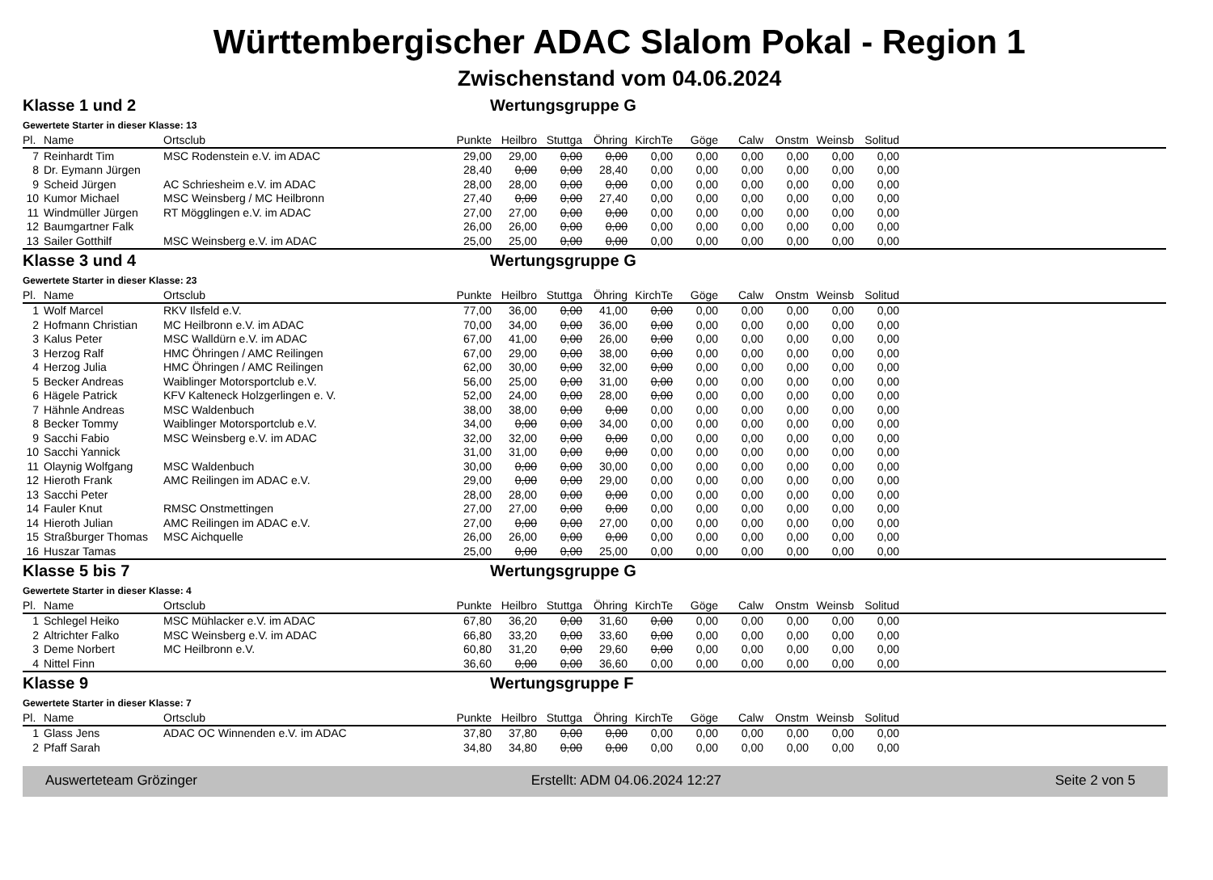Württembergischer ADAC Slalom Pokal - Region 1
Zwischenstand vom 04.06.2024
Klasse 1 und 2 Wertungsgruppe G
Gewertete Starter in dieser Klasse: 13
| Pl. | Name | Ortsclub | Punkte | Heilbro | Stuttga | Öhring | KirchTe | Göge | Calw | Onstm | Weinsb | Solitud | |
| --- | --- | --- | --- | --- | --- | --- | --- | --- | --- | --- | --- | --- | --- |
| 7 | Reinhardt Tim | MSC Rodenstein e.V. im ADAC | 29,00 | 29,00 | 0,00 | 0,00 | 0,00 | 0,00 | 0,00 | 0,00 | 0,00 | 0,00 | |
| 8 | Dr. Eymann Jürgen | | 28,40 | 0,00 | 0,00 | 28,40 | 0,00 | 0,00 | 0,00 | 0,00 | 0,00 | 0,00 | |
| 9 | Scheid Jürgen | AC Schriesheim e.V. im ADAC | 28,00 | 28,00 | 0,00 | 0,00 | 0,00 | 0,00 | 0,00 | 0,00 | 0,00 | 0,00 | |
| 10 | Kumor Michael | MSC Weinsberg / MC Heilbronn | 27,40 | 0,00 | 0,00 | 27,40 | 0,00 | 0,00 | 0,00 | 0,00 | 0,00 | 0,00 | |
| 11 | Windmüller Jürgen | RT Mögglingen e.V. im ADAC | 27,00 | 27,00 | 0,00 | 0,00 | 0,00 | 0,00 | 0,00 | 0,00 | 0,00 | 0,00 | |
| 12 | Baumgartner Falk | | 26,00 | 26,00 | 0,00 | 0,00 | 0,00 | 0,00 | 0,00 | 0,00 | 0,00 | 0,00 | |
| 13 | Sailer Gotthilf | MSC Weinsberg e.V. im ADAC | 25,00 | 25,00 | 0,00 | 0,00 | 0,00 | 0,00 | 0,00 | 0,00 | 0,00 | 0,00 | |
Klasse 3 und 4 Wertungsgruppe G
Gewertete Starter in dieser Klasse: 23
| Pl. | Name | Ortsclub | Punkte | Heilbro | Stuttga | Öhring | KirchTe | Göge | Calw | Onstm | Weinsb | Solitud | |
| --- | --- | --- | --- | --- | --- | --- | --- | --- | --- | --- | --- | --- | --- |
| 1 | Wolf Marcel | RKV Ilsfeld e.V. | 77,00 | 36,00 | 0,00 | 41,00 | 0,00 | 0,00 | 0,00 | 0,00 | 0,00 | 0,00 | |
| 2 | Hofmann Christian | MC Heilbronn e.V. im ADAC | 70,00 | 34,00 | 0,00 | 36,00 | 0,00 | 0,00 | 0,00 | 0,00 | 0,00 | 0,00 | |
| 3 | Kalus Peter | MSC Walldürn e.V. im ADAC | 67,00 | 41,00 | 0,00 | 26,00 | 0,00 | 0,00 | 0,00 | 0,00 | 0,00 | 0,00 | |
| 3 | Herzog Ralf | HMC Öhringen / AMC Reilingen | 67,00 | 29,00 | 0,00 | 38,00 | 0,00 | 0,00 | 0,00 | 0,00 | 0,00 | 0,00 | |
| 4 | Herzog Julia | HMC Öhringen / AMC Reilingen | 62,00 | 30,00 | 0,00 | 32,00 | 0,00 | 0,00 | 0,00 | 0,00 | 0,00 | 0,00 | |
| 5 | Becker Andreas | Waiblinger Motorsportclub e.V. | 56,00 | 25,00 | 0,00 | 31,00 | 0,00 | 0,00 | 0,00 | 0,00 | 0,00 | 0,00 | |
| 6 | Hägele Patrick | KFV Kalteneck Holzgerlingen e. V. | 52,00 | 24,00 | 0,00 | 28,00 | 0,00 | 0,00 | 0,00 | 0,00 | 0,00 | 0,00 | |
| 7 | Hähnle Andreas | MSC Waldenbuch | 38,00 | 38,00 | 0,00 | 0,00 | 0,00 | 0,00 | 0,00 | 0,00 | 0,00 | 0,00 | |
| 8 | Becker Tommy | Waiblinger Motorsportclub e.V. | 34,00 | 0,00 | 0,00 | 34,00 | 0,00 | 0,00 | 0,00 | 0,00 | 0,00 | 0,00 | |
| 9 | Sacchi Fabio | MSC Weinsberg e.V. im ADAC | 32,00 | 32,00 | 0,00 | 0,00 | 0,00 | 0,00 | 0,00 | 0,00 | 0,00 | 0,00 | |
| 10 | Sacchi Yannick | | 31,00 | 31,00 | 0,00 | 0,00 | 0,00 | 0,00 | 0,00 | 0,00 | 0,00 | 0,00 | |
| 11 | Olaynig Wolfgang | MSC Waldenbuch | 30,00 | 0,00 | 0,00 | 30,00 | 0,00 | 0,00 | 0,00 | 0,00 | 0,00 | 0,00 | |
| 12 | Hieroth Frank | AMC Reilingen im ADAC e.V. | 29,00 | 0,00 | 0,00 | 29,00 | 0,00 | 0,00 | 0,00 | 0,00 | 0,00 | 0,00 | |
| 13 | Sacchi Peter | | 28,00 | 28,00 | 0,00 | 0,00 | 0,00 | 0,00 | 0,00 | 0,00 | 0,00 | 0,00 | |
| 14 | Fauler Knut | RMSC Onstmettingen | 27,00 | 27,00 | 0,00 | 0,00 | 0,00 | 0,00 | 0,00 | 0,00 | 0,00 | 0,00 | |
| 14 | Hieroth Julian | AMC Reilingen im ADAC e.V. | 27,00 | 0,00 | 0,00 | 27,00 | 0,00 | 0,00 | 0,00 | 0,00 | 0,00 | 0,00 | |
| 15 | Straßburger Thomas | MSC Aichquelle | 26,00 | 26,00 | 0,00 | 0,00 | 0,00 | 0,00 | 0,00 | 0,00 | 0,00 | 0,00 | |
| 16 | Huszar Tamas | | 25,00 | 0,00 | 0,00 | 25,00 | 0,00 | 0,00 | 0,00 | 0,00 | 0,00 | 0,00 | |
Klasse 5 bis 7 Wertungsgruppe G
Gewertete Starter in dieser Klasse: 4
| Pl. | Name | Ortsclub | Punkte | Heilbro | Stuttga | Öhring | KirchTe | Göge | Calw | Onstm | Weinsb | Solitud | |
| --- | --- | --- | --- | --- | --- | --- | --- | --- | --- | --- | --- | --- | --- |
| 1 | Schlegel Heiko | MSC Mühlacker e.V. im ADAC | 67,80 | 36,20 | 0,00 | 31,60 | 0,00 | 0,00 | 0,00 | 0,00 | 0,00 | 0,00 | |
| 2 | Altrichter Falko | MSC Weinsberg e.V. im ADAC | 66,80 | 33,20 | 0,00 | 33,60 | 0,00 | 0,00 | 0,00 | 0,00 | 0,00 | 0,00 | |
| 3 | Deme Norbert | MC Heilbronn e.V. | 60,80 | 31,20 | 0,00 | 29,60 | 0,00 | 0,00 | 0,00 | 0,00 | 0,00 | 0,00 | |
| 4 | Nittel Finn | | 36,60 | 0,00 | 0,00 | 36,60 | 0,00 | 0,00 | 0,00 | 0,00 | 0,00 | 0,00 | |
Klasse 9 Wertungsgruppe F
Gewertete Starter in dieser Klasse: 7
| Pl. | Name | Ortsclub | Punkte | Heilbro | Stuttga | Öhring | KirchTe | Göge | Calw | Onstm | Weinsb | Solitud | |
| --- | --- | --- | --- | --- | --- | --- | --- | --- | --- | --- | --- | --- | --- |
| 1 | Glass Jens | ADAC OC Winnenden e.V. im ADAC | 37,80 | 37,80 | 0,00 | 0,00 | 0,00 | 0,00 | 0,00 | 0,00 | 0,00 | 0,00 | |
| 2 | Pfaff Sarah | | 34,80 | 34,80 | 0,00 | 0,00 | 0,00 | 0,00 | 0,00 | 0,00 | 0,00 | 0,00 | |
Auswerteteam Grözinger Erstellt: ADM 04.06.2024 12:27 Seite 2 von 5